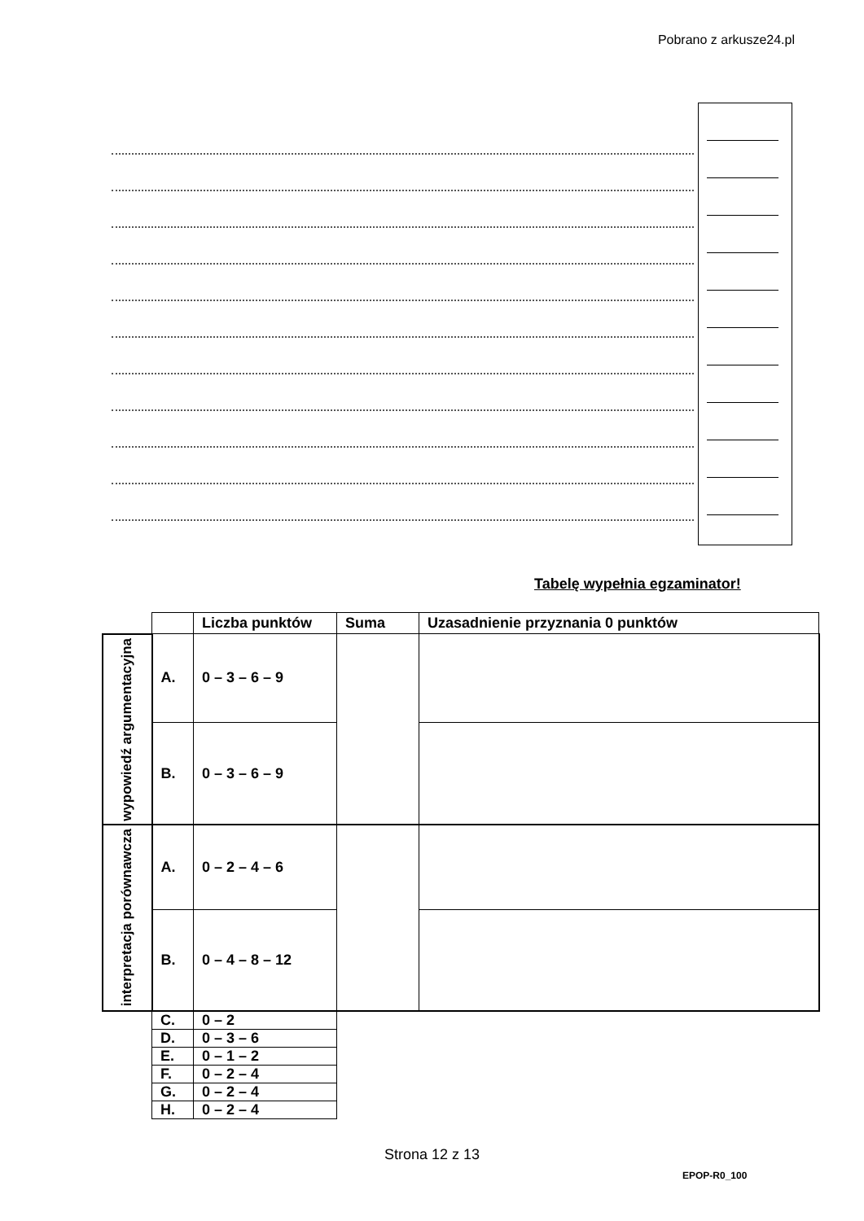Pobrano z arkusze24.pl
Tabelę wypełnia egzaminator!
| | | Liczba punktów | Suma | Uzasadnienie przyznania 0 punktów |
| wypowiedź argumentacyjna | A. | 0 – 3 – 6 – 9 | | |
| | B. | 0 – 3 – 6 – 9 | | |
| interpretacja porównawcza | A. | 0 – 2 – 4 – 6 | | |
| | B. | 0 – 4 – 8 – 12 | | |
| | C. | 0 – 2 | | |
| | D. | 0 – 3 – 6 | | |
| | E. | 0 – 1 – 2 | | |
| | F. | 0 – 2 – 4 | | |
| | G. | 0 – 2 – 4 | | |
| | H. | 0 – 2 – 4 | | |
Strona 12 z 13
EPOP-R0_100